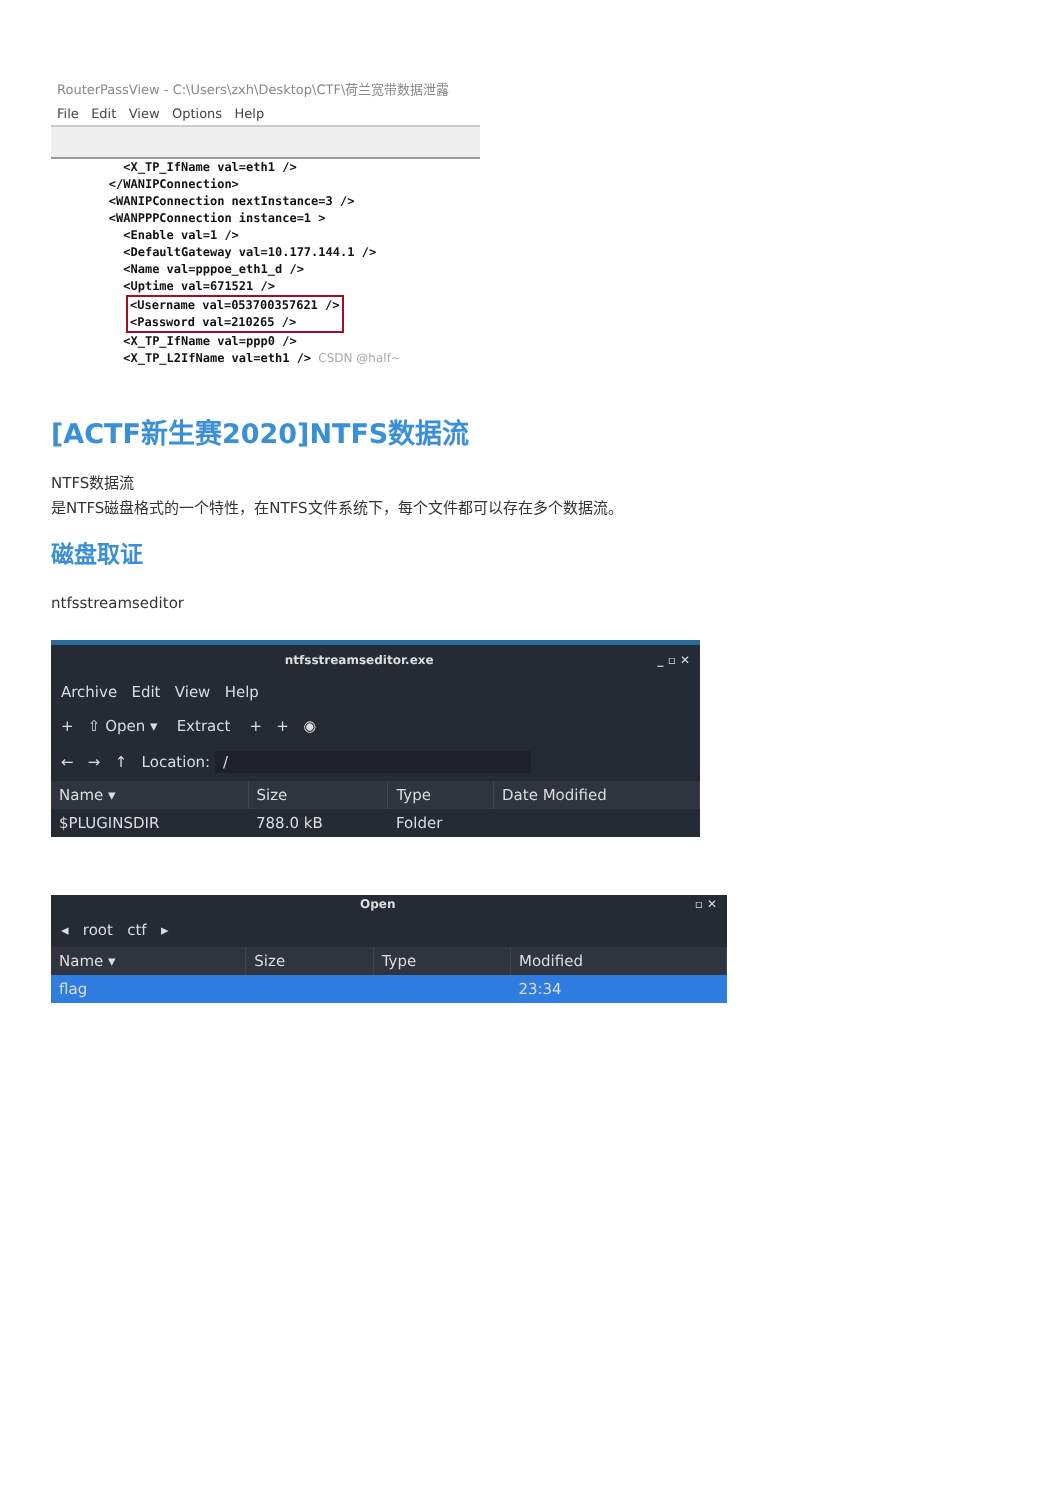RouterPassView - C:\Users\zxh\Desktop\CTF\荷兰宽带数据泄露
File Edit View Options Help
          <X_TP_IfName val=eth1 />
        </WANIPConnection>
        <WANIPConnection nextInstance=3 />
        <WANPPPConnection instance=1 >
          <Enable val=1 />
          <DefaultGateway val=10.177.144.1 />
          <Name val=pppoe_eth1_d />
          <Uptime val=671521 />
<Username val=053700357621 />
<Password val=210265 />
          <X_TP_IfName val=ppp0 />
          <X_TP_L2IfName val=eth1 /> CSDN @half~
[ACTF新生赛2020]NTFS数据流
NTFS数据流
是NTFS磁盘格式的一个特性，在NTFS文件系统下，每个文件都可以存在多个数据流。
磁盘取证
ntfsstreamseditor
ntfsstreamseditor.exe _ ▫ ✕
Archive Edit View Help
+ ⇧ Open ▾ Extract + + ◉
← → ↑ Location: /
| Name ▾ | Size | Type | Date Modified |
| --- | --- | --- | --- |
| $PLUGINSDIR | 788.0 kB | Folder | |
Open ▫ ✕
◂ root ctf ▸
| Name ▾ | Size | Type | Modified |
| --- | --- | --- | --- |
| flag | | | 23:34 |